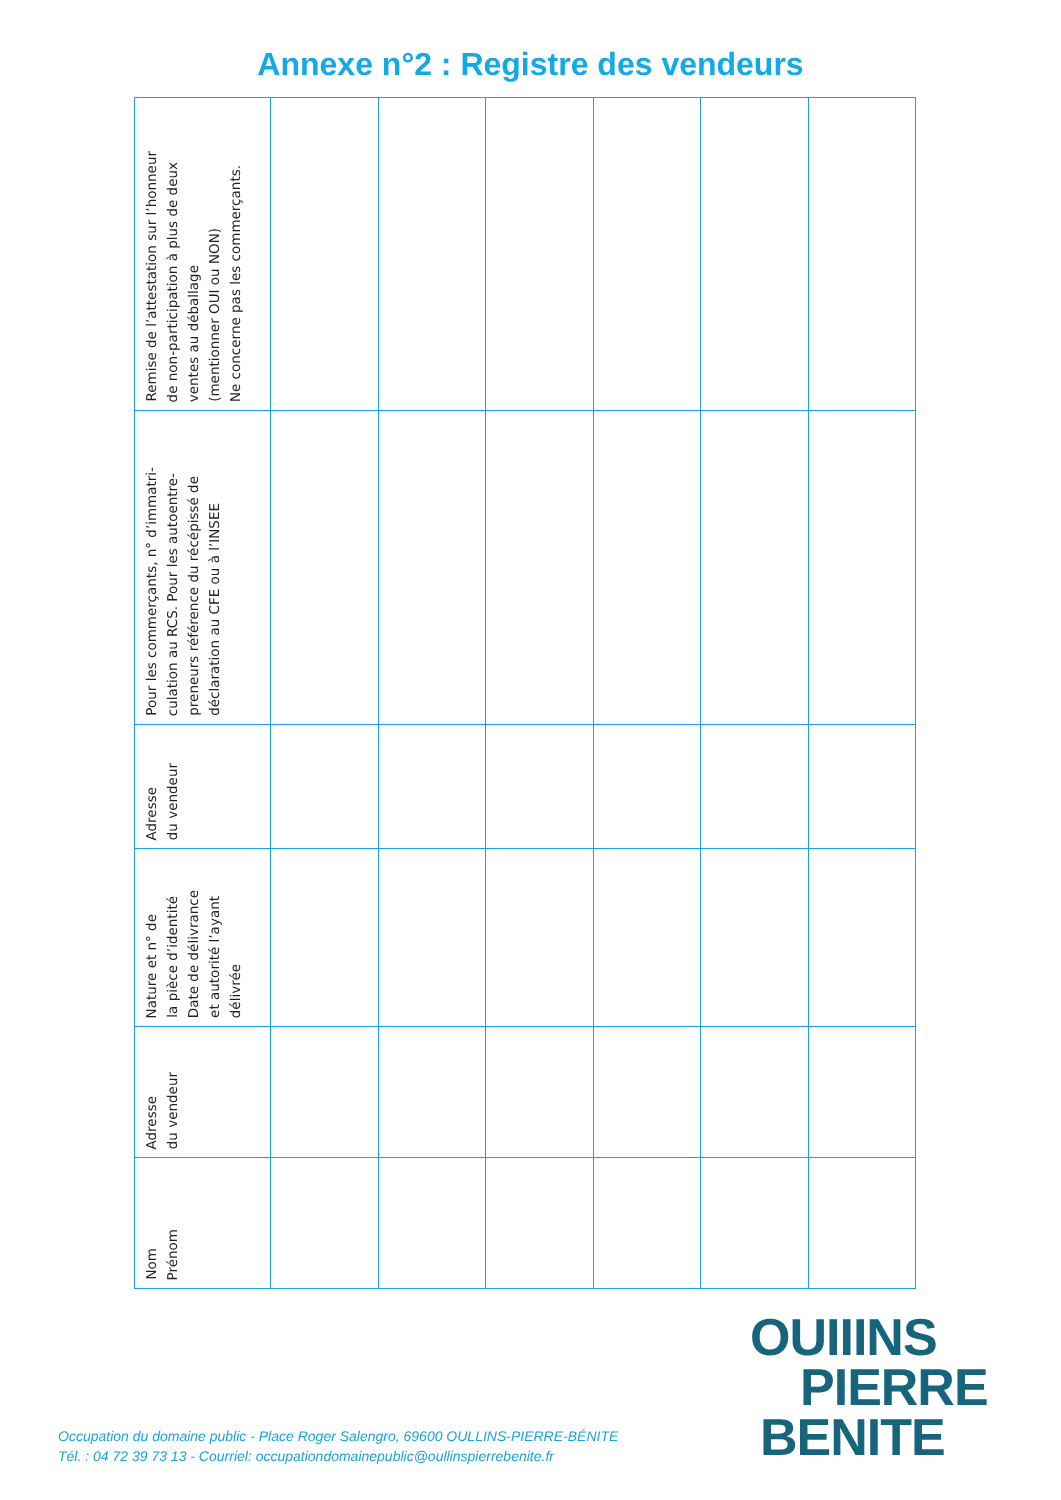Annexe n°2 : Registre des vendeurs
| Remise de l’attestation sur l’honneur de non-participation à plus de deux ventes au déballage (mentionner OUI ou NON) Ne concerne pas les commerçants. | | | | | | |
| Pour les commerçants, n° d’immatri- culation au RCS. Pour les autoentre- preneurs référence du récépissé de déclaration au CFE ou à l’INSEE | | | | | | |
| Adresse du vendeur | | | | | | |
| Nature et n° de la pièce d’identité Date de délivrance et autorité l’ayant délivrée | | | | | | |
| Adresse du vendeur | | | | | | |
| Nom Prénom | | | | | | |
Occupation du domaine public - Place Roger Salengro, 69600 OULLINS-PIERRE-BÉNITE
Tél. : 04 72 39 73 13 - Courriel: occupationdomainepublic@oullinspierrebenite.fr
OUIIINS
PIERRE
BENITE